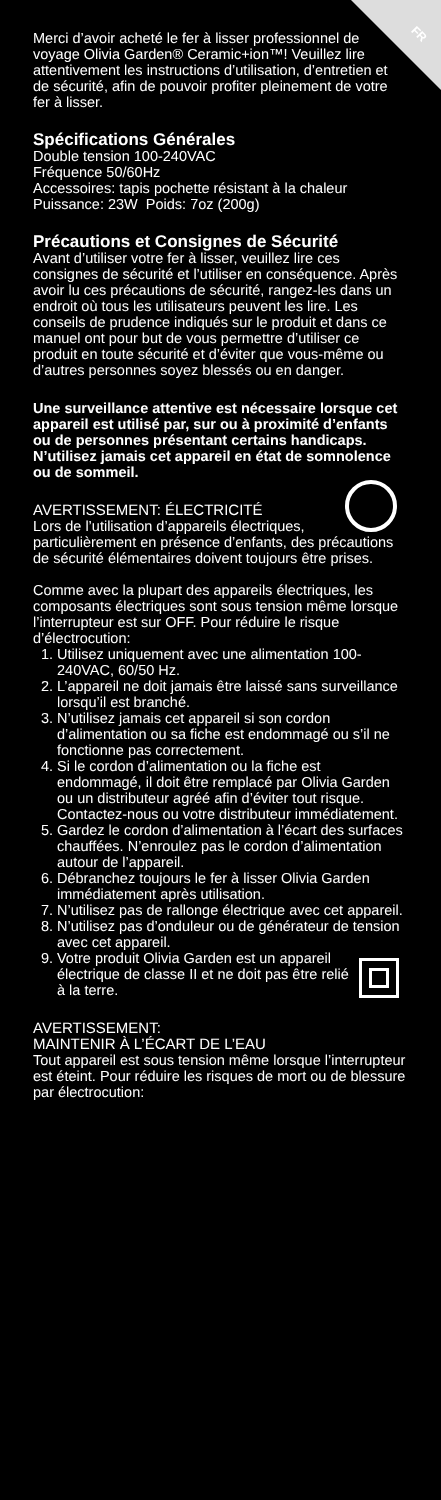FR
Merci d’avoir acheté le fer à lisser professionnel de voyage Olivia Garden® Ceramic+ion™! Veuillez lire attentivement les instructions d’utilisation, d’entretien et de sécurité, afin de pouvoir profiter pleinement de votre fer à lisser.
Spécifications Générales
Double tension 100-240VAC
Fréquence 50/60Hz
Accessoires: tapis pochette résistant à la chaleur
Puissance: 23W Poids: 7oz (200g)
Précautions et Consignes de Sécurité
Avant d’utiliser votre fer à lisser, veuillez lire ces consignes de sécurité et l’utiliser en conséquence. Après avoir lu ces précautions de sécurité, rangez-les dans un endroit où tous les utilisateurs peuvent les lire. Les conseils de prudence indiqués sur le produit et dans ce manuel ont pour but de vous permettre d’utiliser ce produit en toute sécurité et d’éviter que vous-même ou d’autres personnes soyez blessés ou en danger.
Une surveillance attentive est nécessaire lorsque cet appareil est utilisé par, sur ou à proximité d’enfants ou de personnes présentant certains handicaps. N’utilisez jamais cet appareil en état de somnolence ou de sommeil.
AVERTISSEMENT: ÉLECTRICITÉ
Lors de l’utilisation d’appareils électriques, particulièrement en présence d’enfants, des précautions de sécurité élémentaires doivent toujours être prises.
Comme avec la plupart des appareils électriques, les composants électriques sont sous tension même lorsque l’interrupteur est sur OFF. Pour réduire le risque d’électrocution:
1. Utilisez uniquement avec une alimentation 100-240VAC, 60/50 Hz.
2. L’appareil ne doit jamais être laissé sans surveillance lorsqu’il est branché.
3. N’utilisez jamais cet appareil si son cordon d’alimentation ou sa fiche est endommagé ou s’il ne fonctionne pas correctement.
4. Si le cordon d’alimentation ou la fiche est endommagé, il doit être remplacé par Olivia Garden ou un distributeur agréé afin d’éviter tout risque. Contactez-nous ou votre distributeur immédiatement.
5. Gardez le cordon d’alimentation à l’écart des surfaces chauffées. N’enroulez pas le cordon d’alimentation autour de l’appareil.
6. Débranchez toujours le fer à lisser Olivia Garden immédiatement après utilisation.
7. N’utilisez pas de rallonge électrique avec cet appareil.
8. N’utilisez pas d’onduleur ou de générateur de tension avec cet appareil.
9. Votre produit Olivia Garden est un appareil électrique de classe II et ne doit pas être relié à la terre.
AVERTISSEMENT:
MAINTENIR À L’ÉCART DE L’EAU
Tout appareil est sous tension même lorsque l’interrupteur est éteint. Pour réduire les risques de mort ou de blessure par électrocution: